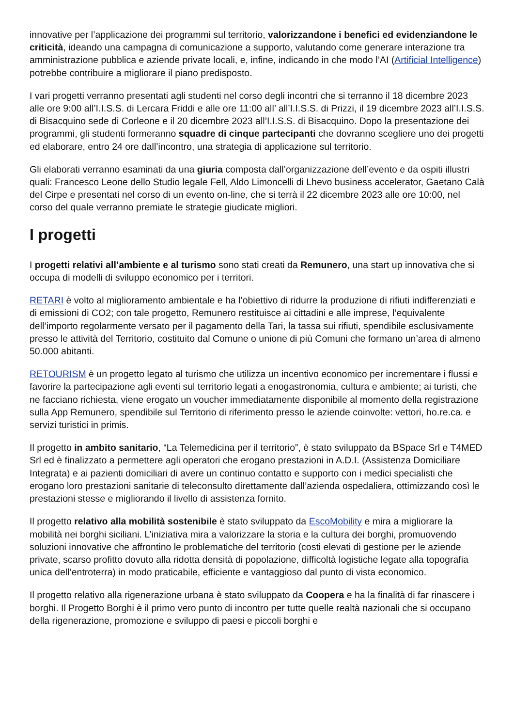innovative per l’applicazione dei programmi sul territorio, valorizzandone i benefici ed evidenziandone le criticità, ideando una campagna di comunicazione a supporto, valutando come generare interazione tra amministrazione pubblica e aziende private locali, e, infine, indicando in che modo l’AI (Artificial Intelligence) potrebbe contribuire a migliorare il piano predisposto.
I vari progetti verranno presentati agli studenti nel corso degli incontri che si terranno il 18 dicembre 2023 alle ore 9:00 all’I.I.S.S. di Lercara Friddi e alle ore 11:00 all’ all’I.I.S.S. di Prizzi, il 19 dicembre 2023 all’I.I.S.S. di Bisacquino sede di Corleone e il 20 dicembre 2023 all’I.I.S.S. di Bisacquino. Dopo la presentazione dei programmi, gli studenti formeranno squadre di cinque partecipanti che dovranno scegliere uno dei progetti ed elaborare, entro 24 ore dall’incontro, una strategia di applicazione sul territorio.
Gli elaborati verranno esaminati da una giuria composta dall’organizzazione dell’evento e da ospiti illustri quali: Francesco Leone dello Studio legale Fell, Aldo Limoncelli di Lhevo business accelerator, Gaetano Calà del Cirpe e presentati nel corso di un evento on-line, che si terrà il 22 dicembre 2023 alle ore 10:00, nel corso del quale verranno premiate le strategie giudicate migliori.
I progetti
I progetti relativi all’ambiente e al turismo sono stati creati da Remunero, una start up innovativa che si occupa di modelli di sviluppo economico per i territori.
RETARI è volto al miglioramento ambientale e ha l’obiettivo di ridurre la produzione di rifiuti indifferenziati e di emissioni di CO2; con tale progetto, Remunero restituisce ai cittadini e alle imprese, l’equivalente dell’importo regolarmente versato per il pagamento della Tari, la tassa sui rifiuti, spendibile esclusivamente presso le attività del Territorio, costituito dal Comune o unione di più Comuni che formano un’area di almeno 50.000 abitanti.
RETOURISM è un progetto legato al turismo che utilizza un incentivo economico per incrementare i flussi e favorire la partecipazione agli eventi sul territorio legati a enogastronomia, cultura e ambiente; ai turisti, che ne facciano richiesta, viene erogato un voucher immediatamente disponibile al momento della registrazione sulla App Remunero, spendibile sul Territorio di riferimento presso le aziende coinvolte: vettori, ho.re.ca. e servizi turistici in primis.
Il progetto in ambito sanitario, “La Telemedicina per il territorio”, è stato sviluppato da BSpace Srl e T4MED Srl ed è finalizzato a permettere agli operatori che erogano prestazioni in A.D.I. (Assistenza Domiciliare Integrata) e ai pazienti domiciliari di avere un continuo contatto e supporto con i medici specialisti che erogano loro prestazioni sanitarie di teleconsulto direttamente dall’azienda ospedaliera, ottimizzando così le prestazioni stesse e migliorando il livello di assistenza fornito.
Il progetto relativo alla mobilità sostenibile è stato sviluppato da EscoMobility e mira a migliorare la mobilità nei borghi siciliani. L’iniziativa mira a valorizzare la storia e la cultura dei borghi, promuovendo soluzioni innovative che affrontino le problematiche del territorio (costi elevati di gestione per le aziende private, scarso profitto dovuto alla ridotta densità di popolazione, difficoltà logistiche legate alla topografia unica dell’entroterra) in modo praticabile, efficiente e vantaggioso dal punto di vista economico.
Il progetto relativo alla rigenerazione urbana è stato sviluppato da Coopera e ha la finalità di far rinascere i borghi. Il Progetto Borghi è il primo vero punto di incontro per tutte quelle realtà nazionali che si occupano della rigenerazione, promozione e sviluppo di paesi e piccoli borghi e